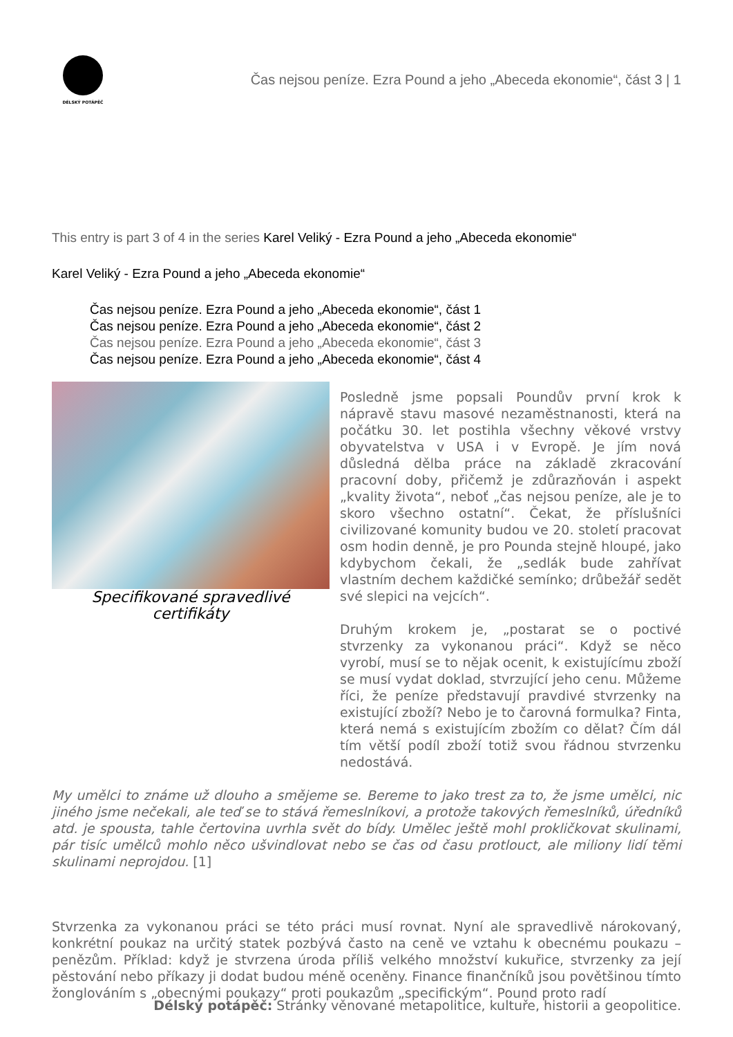DÉLSKÝ POTÁPĚČ
Čas nejsou peníze. Ezra Pound a jeho „Abeceda ekonomie“, část 3 | 1
This entry is part 3 of 4 in the series Karel Veliký - Ezra Pound a jeho „Abeceda ekonomie“
Karel Veliký - Ezra Pound a jeho „Abeceda ekonomie“
Čas nejsou peníze. Ezra Pound a jeho „Abeceda ekonomie“, část 1
Čas nejsou peníze. Ezra Pound a jeho „Abeceda ekonomie“, část 2
Čas nejsou peníze. Ezra Pound a jeho „Abeceda ekonomie“, část 3
Čas nejsou peníze. Ezra Pound a jeho „Abeceda ekonomie“, část 4
Specifikované spravedlivé certifikáty
Posledně jsme popsali Poundův první krok k nápravě stavu masové nezaměstnanosti, která na počátku 30. let postihla všechny věkové vrstvy obyvatelstva v USA i v Evropě. Je jím nová důsledná dělba práce na základě zkracování pracovní doby, přičemž je zdůrazňován i aspekt „kvality života“, neboť „čas nejsou peníze, ale je to skoro všechno ostatní“. Čekat, že příslušníci civilizované komunity budou ve 20. století pracovat osm hodin denně, je pro Pounda stejně hloupé, jako kdybychom čekali, že „sedlák bude zahřívat vlastním dechem každičké semínko; drůbežář sedět své slepici na vejcích“.
Druhým krokem je, „postarat se o poctivé stvrzenky za vykonanou práci“. Když se něco vyrobí, musí se to nějak ocenit, k existujícímu zboží se musí vydat doklad, stvrzující jeho cenu. Můžeme říci, že peníze představují pravdivé stvrzenky na existující zboží? Nebo je to čarovná formulka? Finta, která nemá s existujícím zbožím co dělat? Čím dál tím větší podíl zboží totiž svou řádnou stvrzenku nedostává.
My umělci to známe už dlouho a smějeme se. Bereme to jako trest za to, že jsme umělci, nic jiného jsme nečekali, ale teď se to stává řemeslníkovi, a protože takových řemeslníků, úředníků atd. je spousta, tahle čertovina uvrhla svět do bídy. Umělec ještě mohl prokličkovat skulinami, pár tisíc umělců mohlo něco ušvindlovat nebo se čas od času protlouct, ale miliony lidí těmi skulinami neprojdou. [1]
Stvrzenka za vykonanou práci se této práci musí rovnat. Nyní ale spravedlivě nárokovaný, konkrétní poukaz na určitý statek pozbývá často na ceně ve vztahu k obecnému poukazu – penězům. Příklad: když je stvrzena úroda příliš velkého množství kukuřice, stvrzenky za její pěstování nebo příkazy ji dodat budou méně oceněny. Finance finančníků jsou povětšinou tímto žonglováním s „obecnými poukazy“ proti poukazům „specifickým“. Pound proto radí
Délský potápěč: Stránky věnované metapolitice, kultuře, historii a geopolitice.